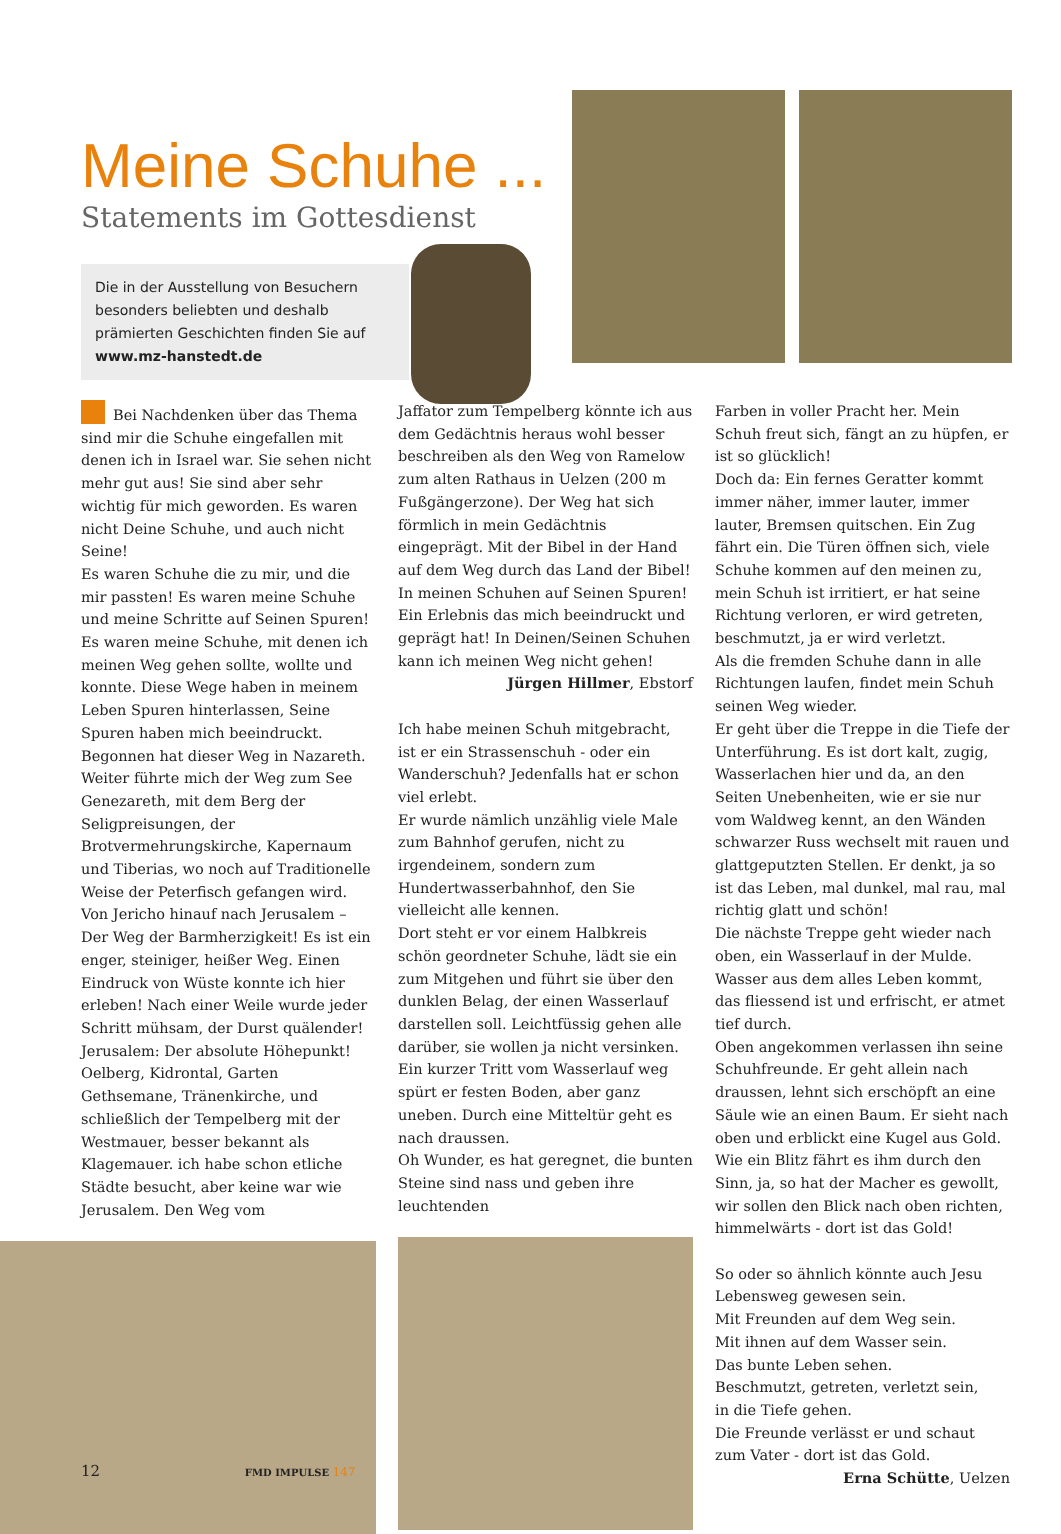Meine Schuhe ...
Statements im Gottesdienst
Die in der Ausstellung von Besuchern besonders beliebten und deshalb prämierten Geschichten finden Sie auf www.mz-hanstedt.de
Bei Nachdenken über das Thema sind mir die Schuhe eingefallen mit denen ich in Israel war. Sie sehen nicht mehr gut aus! Sie sind aber sehr wichtig für mich geworden. Es waren nicht Deine Schuhe, und auch nicht Seine!
Es waren Schuhe die zu mir, und die mir passten! Es waren meine Schuhe und meine Schritte auf Seinen Spuren! Es waren meine Schuhe, mit denen ich meinen Weg gehen sollte, wollte und konnte. Diese Wege haben in meinem Leben Spuren hinterlassen, Seine Spuren haben mich beeindruckt. Begonnen hat dieser Weg in Nazareth. Weiter führte mich der Weg zum See Genezareth, mit dem Berg der Seligpreisungen, der Brotvermehrungskirche, Kapernaum und Tiberias, wo noch auf Traditionelle Weise der Peterfisch gefangen wird. Von Jericho hinauf nach Jerusalem – Der Weg der Barmherzigkeit! Es ist ein enger, steiniger, heißer Weg. Einen Eindruck von Wüste konnte ich hier erleben! Nach einer Weile wurde jeder Schritt mühsam, der Durst quälender!
Jerusalem: Der absolute Höhepunkt! Oelberg, Kidrontal, Garten Gethsemane, Tränenkirche, und schließlich der Tempelberg mit der Westmauer, besser bekannt als Klagemauer. ich habe schon etliche Städte besucht, aber keine war wie Jerusalem. Den Weg vom
Jaffator zum Tempelberg könnte ich aus dem Gedächtnis heraus wohl besser beschreiben als den Weg von Ramelow zum alten Rathaus in Uelzen (200 m Fußgängerzone). Der Weg hat sich förmlich in mein Gedächtnis eingeprägt. Mit der Bibel in der Hand auf dem Weg durch das Land der Bibel! In meinen Schuhen auf Seinen Spuren! Ein Erlebnis das mich beeindruckt und geprägt hat! In Deinen/Seinen Schuhen kann ich meinen Weg nicht gehen!
Jürgen Hillmer, Ebstorf
Ich habe meinen Schuh mitgebracht, ist er ein Strassenschuh - oder ein Wanderschuh? Jedenfalls hat er schon viel erlebt.
Er wurde nämlich unzählig viele Male zum Bahnhof gerufen, nicht zu irgendeinem, sondern zum Hundertwasserbahnhof, den Sie vielleicht alle kennen.
Dort steht er vor einem Halbkreis schön geordneter Schuhe, lädt sie ein zum Mitgehen und führt sie über den dunklen Belag, der einen Wasserlauf darstellen soll. Leichtfüssig gehen alle darüber, sie wollen ja nicht versinken. Ein kurzer Tritt vom Wasserlauf weg spürt er festen Boden, aber ganz uneben. Durch eine Mitteltür geht es nach draussen.
Oh Wunder, es hat geregnet, die bunten Steine sind nass und geben ihre leuchtenden
Farben in voller Pracht her. Mein Schuh freut sich, fängt an zu hüpfen, er ist so glücklich!
Doch da: Ein fernes Geratter kommt immer näher, immer lauter, immer lauter, Bremsen quitschen. Ein Zug fährt ein. Die Türen öffnen sich, viele Schuhe kommen auf den meinen zu, mein Schuh ist irritiert, er hat seine Richtung verloren, er wird getreten, beschmutzt, ja er wird verletzt.
Als die fremden Schuhe dann in alle Richtungen laufen, findet mein Schuh seinen Weg wieder.
Er geht über die Treppe in die Tiefe der Unterführung. Es ist dort kalt, zugig, Wasserlachen hier und da, an den Seiten Unebenheiten, wie er sie nur vom Waldweg kennt, an den Wänden schwarzer Russ wechselt mit rauen und glattgeputzten Stellen. Er denkt, ja so ist das Leben, mal dunkel, mal rau, mal richtig glatt und schön!
Die nächste Treppe geht wieder nach oben, ein Wasserlauf in der Mulde. Wasser aus dem alles Leben kommt, das fliessend ist und erfrischt, er atmet tief durch.
Oben angekommen verlassen ihn seine Schuhfreunde. Er geht allein nach draussen, lehnt sich erschöpft an eine Säule wie an einen Baum. Er sieht nach oben und erblickt eine Kugel aus Gold. Wie ein Blitz fährt es ihm durch den Sinn, ja, so hat der Macher es gewollt, wir sollen den Blick nach oben richten, himmelwärts - dort ist das Gold!
So oder so ähnlich könnte auch Jesu Lebensweg gewesen sein.
Mit Freunden auf dem Weg sein.
Mit ihnen auf dem Wasser sein.
Das bunte Leben sehen.
Beschmutzt, getreten, verletzt sein,
in die Tiefe gehen.
Die Freunde verlässt er und schaut zum Vater - dort ist das Gold.
Erna Schütte, Uelzen
12 FMD IMPULSE 147